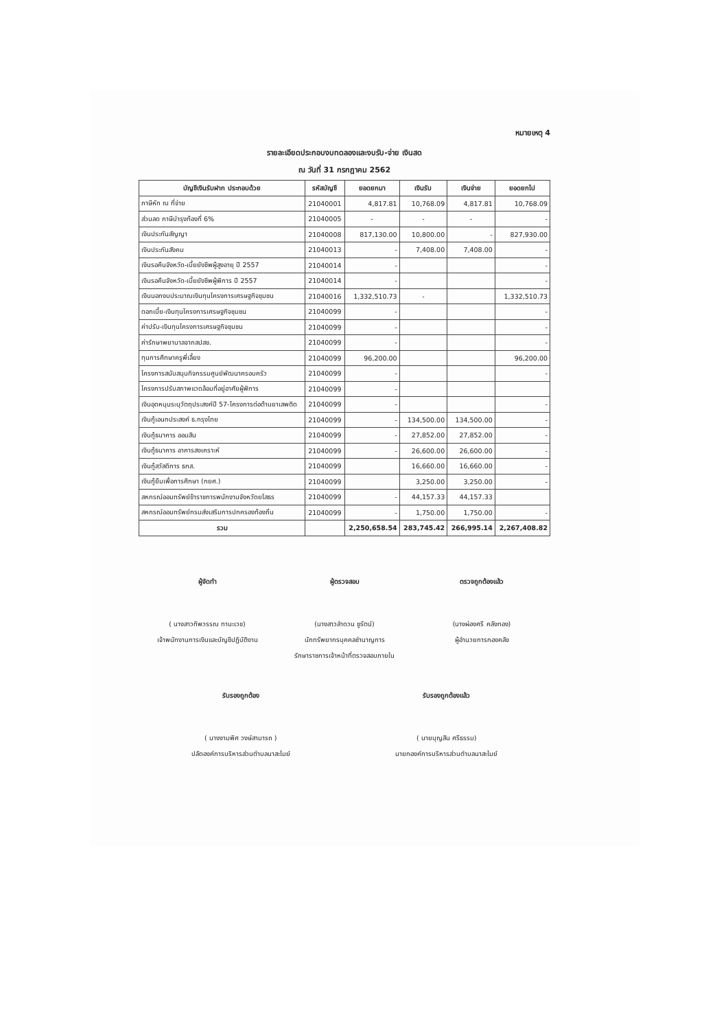หมายเหตุ 4
รายละเอียดประกอบงบทดลองและงบรับ-จ่าย เงินสด
ณ วันที่ 31 กรกฎาคม 2562
| บัญชีเงินรับฝาก ประกอบด้วย | รหัสบัญชี | ยอดยกมา | เงินรับ | เงินจ่าย | ยอดยกไป |
| --- | --- | --- | --- | --- | --- |
| ภาษีหัก ณ ที่จ่าย | 21040001 | 4,817.81 | 10,768.09 | 4,817.81 | 10,768.09 |
| ส่วนลด ภาษีบำรุงท้องที่ 6% | 21040005 | - | - | - | - |
| เงินประกันสัญญา | 21040008 | 817,130.00 | 10,800.00 | - | 827,930.00 |
| เงินประกันสังคม | 21040013 | - | 7,408.00 | 7,408.00 | - |
| เงินรอคืนจังหวัด-เบี้ยยังชีพผู้สูงอายุ ปี 2557 | 21040014 | - | | | - |
| เงินรอคืนจังหวัด-เบี้ยยังชีพผู้พิการ ปี 2557 | 21040014 | - | | | - |
| เงินนอกงบประมาณเงินทุนโครงการเศรษฐกิจชุมชน | 21040016 | 1,332,510.73 | - | | 1,332,510.73 |
| ดอกเบี้ย-เงินทุนโครงการเศรษฐกิจชุมชน | 21040099 | - | | | - |
| ค่าปรับ-เงินทุนโครงการเศรษฐกิจชุมชน | 21040099 | - | | | - |
| ค่ารักษาพยาบาลจากสปสช. | 21040099 | - | | | - |
| ทุนการศึกษาครูพี่เลี้ยง | 21040099 | 96,200.00 | | | 96,200.00 |
| โครงการสนับสนุนกิจกรรมศูนย์พัฒนาครอบครัว | 21040099 | - | | | - |
| โครงการปรับสภาพแวดล้อมที่อยู่อาศัยผู้พิการ | 21040099 | - | | | |
| เงินอุดหนุนระบุวัตถุประสงค์ปี 57-โครงการต่อต้านยาเสพติด | 21040099 | - | | | - |
| เงินกู้เอนกประสงค์ ธ.กรุงไทย | 21040099 | - | 134,500.00 | 134,500.00 | - |
| เงินกู้ธนาคาร ออมสิน | 21040099 | - | 27,852.00 | 27,852.00 | - |
| เงินกู้ธนาคาร อาคารสงเคราะห์ | 21040099 | - | 26,600.00 | 26,600.00 | - |
| เงินกู้สวัสดิการ ธกส. | 21040099 | | 16,660.00 | 16,660.00 | - |
| เงินกู้ยืมเพื่อการศึกษา (กยศ.) | 21040099 | | 3,250.00 | 3,250.00 | - |
| สหกรณ์ออมทรัพย์ข้าราชการพนักงานจังหวัดยโสธร | 21040099 | - | 44,157.33 | 44,157.33 | |
| สหกรณ์ออมทรัพย์กรมส่งเสริมการปกครองท้องถิ่น | 21040099 | - | 1,750.00 | 1,750.00 | - |
| รวม | | 2,250,658.54 | 283,745.42 | 266,995.14 | 2,267,408.82 |
ผู้จัดทำ
( นางสาวทิพวรรณ ทานะเวช)
เจ้าพนักงานการเงินและบัญชีปฏิบัติงาน
ผู้ตรวจสอบ
(นางสาวลำดวน ชูรัตน์)
นักทรัพยากรบุคคลชำนาญการ
รักษาราชการเจ้าหน้าที่ตรวจสอบภายใน
ตรวจถูกต้องแล้ว
(นางผ่องศรี คลังทอง)
ผู้อำนวยการกองคลัง
รับรองถูกต้อง
( นางงามพิศ วงษ์สามารถ )
ปลัดองค์การบริหารส่วนตำบลนาสะไมย์
รับรองถูกต้องแล้ว
( นายบุญสิน ศรีธรรม)
นายกองค์การบริหารส่วนตำบลนาสะไมย์